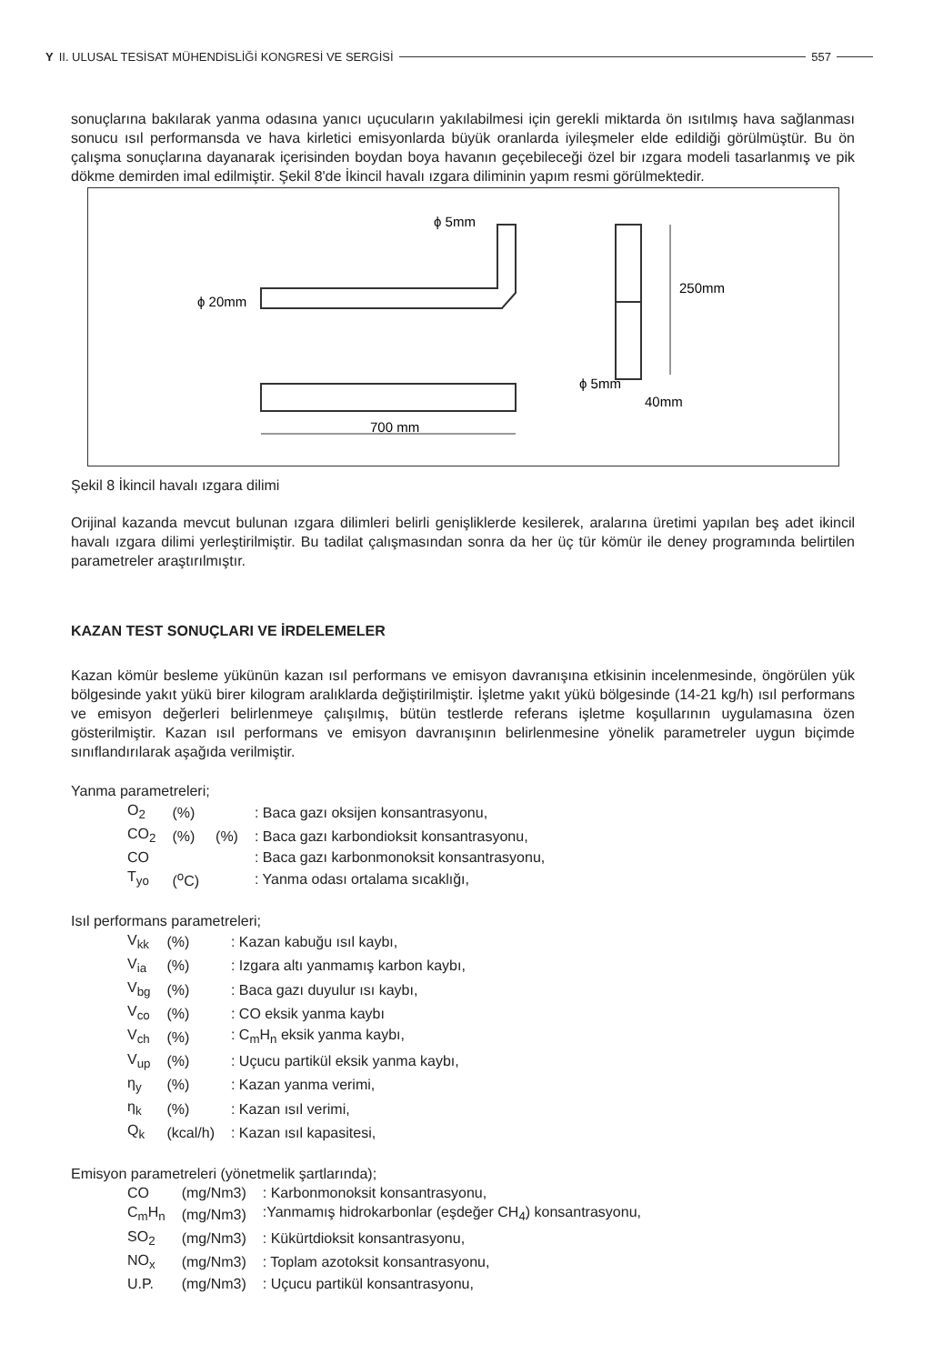Y II. ULUSAL TESİSAT MÜHENDİSLİĞİ KONGRESİ VE SERGİSİ 557
sonuçlarına bakılarak yanma odasına yanıcı uçucuların yakılabilmesi için gerekli miktarda ön ısıtılmış hava sağlanması sonucu ısıl performansda ve hava kirletici emisyonlarda büyük oranlarda iyileşmeler elde edildiği görülmüştür. Bu ön çalışma sonuçlarına dayanarak içerisinden boydan boya havanın geçebileceği özel bir ızgara modeli tasarlanmış ve pik dökme demirden imal edilmiştir. Şekil 8'de İkincil havalı ızgara diliminin yapım resmi görülmektedir.
ϕ 20mm
ϕ 5mm
250mm
40mm
ϕ 5mm
700 mm
Şekil 8 İkincil havalı ızgara dilimi
Orijinal kazanda mevcut bulunan ızgara dilimleri belirli genişliklerde kesilerek, aralarına üretimi yapılan beş adet ikincil havalı ızgara dilimi yerleştirilmiştir. Bu tadilat çalışmasından sonra da her üç tür kömür ile deney programında belirtilen parametreler araştırılmıştır.
KAZAN TEST SONUÇLARI VE İRDELEMELER
Kazan kömür besleme yükünün kazan ısıl performans ve emisyon davranışına etkisinin incelenmesinde, öngörülen yük bölgesinde yakıt yükü birer kilogram aralıklarda değiştirilmiştir. İşletme yakıt yükü bölgesinde (14-21 kg/h) ısıl performans ve emisyon değerleri belirlenmeye çalışılmış, bütün testlerde referans işletme koşullarının uygulamasına özen gösterilmiştir. Kazan ısıl performans ve emisyon davranışının belirlenmesine yönelik parametreler uygun biçimde sınıflandırılarak aşağıda verilmiştir.
Yanma parametreleri;
| O<sub>2</sub> | (%) | | : Baca gazı oksijen konsantrasyonu, |
| CO<sub>2</sub> | (%) | (%) | : Baca gazı karbondioksit konsantrasyonu, |
| CO | | | : Baca gazı karbonmonoksit konsantrasyonu, |
| T<sub>yo</sub> | (<sup>o</sup>C) | | : Yanma odası ortalama sıcaklığı, |
Isıl performans parametreleri;
| V<sub>kk</sub> | (%) | : Kazan kabuğu ısıl kaybı, |
| V<sub>ia</sub> | (%) | : Izgara altı yanmamış karbon kaybı, |
| V<sub>bg</sub> | (%) | : Baca gazı duyulur ısı kaybı, |
| V<sub>co</sub> | (%) | : CO eksik yanma kaybı |
| V<sub>ch</sub> | (%) | : C<sub>m</sub>H<sub>n</sub> eksik yanma kaybı, |
| V<sub>up</sub> | (%) | : Uçucu partikül eksik yanma kaybı, |
| η<sub>y</sub> | (%) | : Kazan yanma verimi, |
| η<sub>k</sub> | (%) | : Kazan ısıl verimi, |
| Q<sub>k</sub> | (kcal/h) | : Kazan ısıl kapasitesi, |
Emisyon parametreleri (yönetmelik şartlarında);
| CO | (mg/Nm3) | : Karbonmonoksit konsantrasyonu, |
| C<sub>m</sub>H<sub>n</sub> | (mg/Nm3) | :Yanmamış hidrokarbonlar (eşdeğer CH<sub>4</sub>) konsantrasyonu, |
| SO<sub>2</sub> | (mg/Nm3) | : Kükürtdioksit konsantrasyonu, |
| NO<sub>x</sub> | (mg/Nm3) | : Toplam azotoksit konsantrasyonu, |
| U.P. | (mg/Nm3) | : Uçucu partikül konsantrasyonu, |